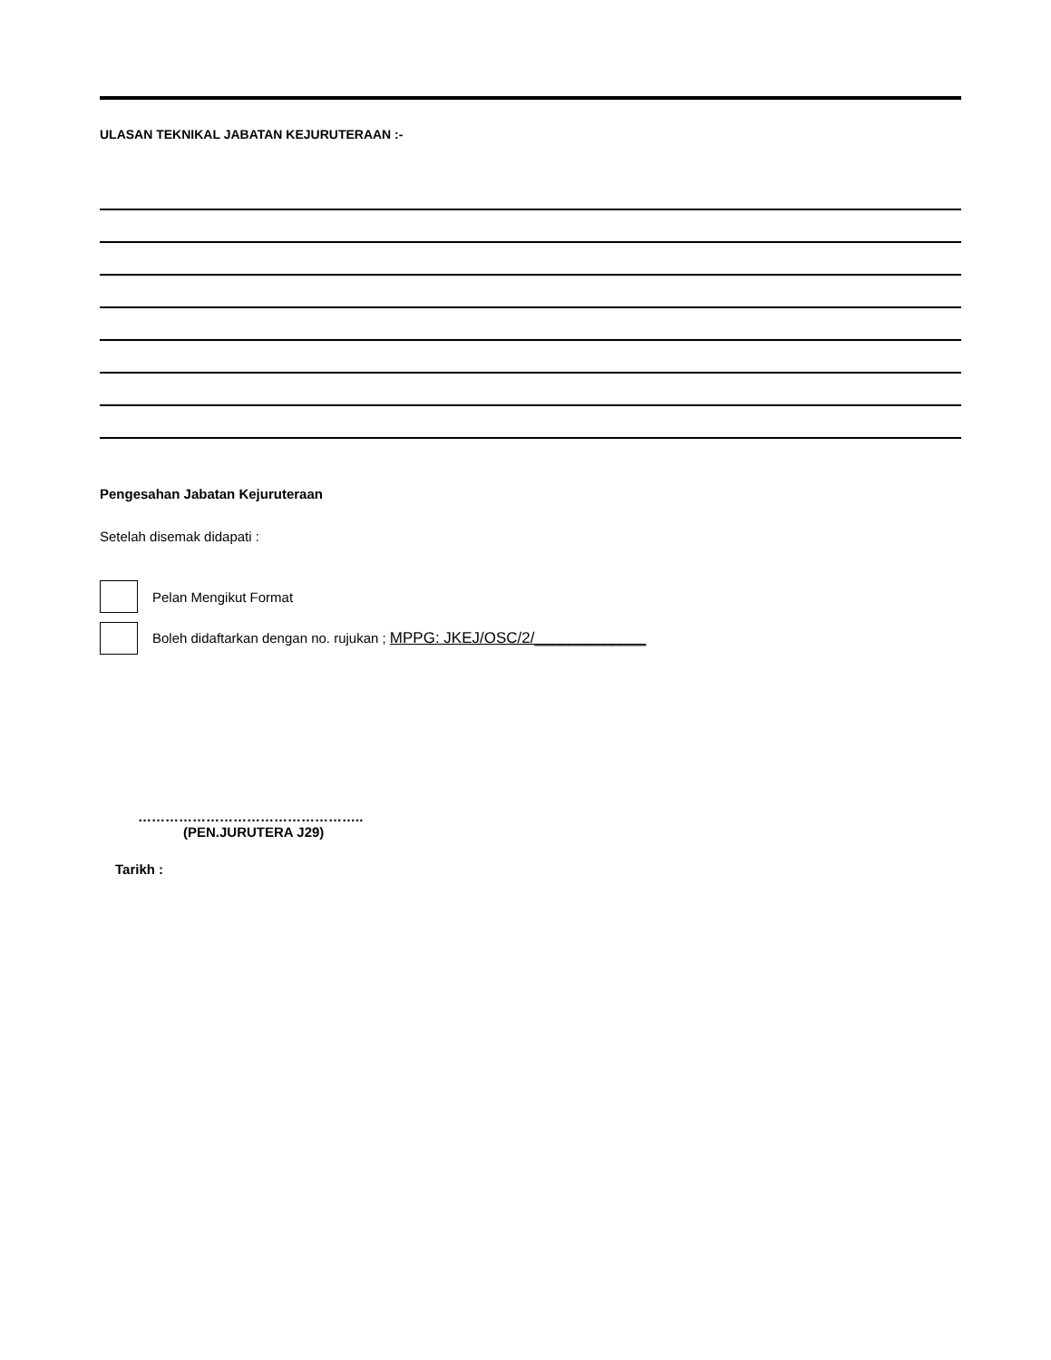ULASAN TEKNIKAL JABATAN KEJURUTERAAN :-
Pengesahan Jabatan Kejuruteraan
Setelah disemak didapati :
Pelan Mengikut Format
Boleh didaftarkan dengan no. rujukan ; MPPG: JKEJ/OSC/2/_____________
…………………………………………..
(PEN.JURUTERA J29)
Tarikh :